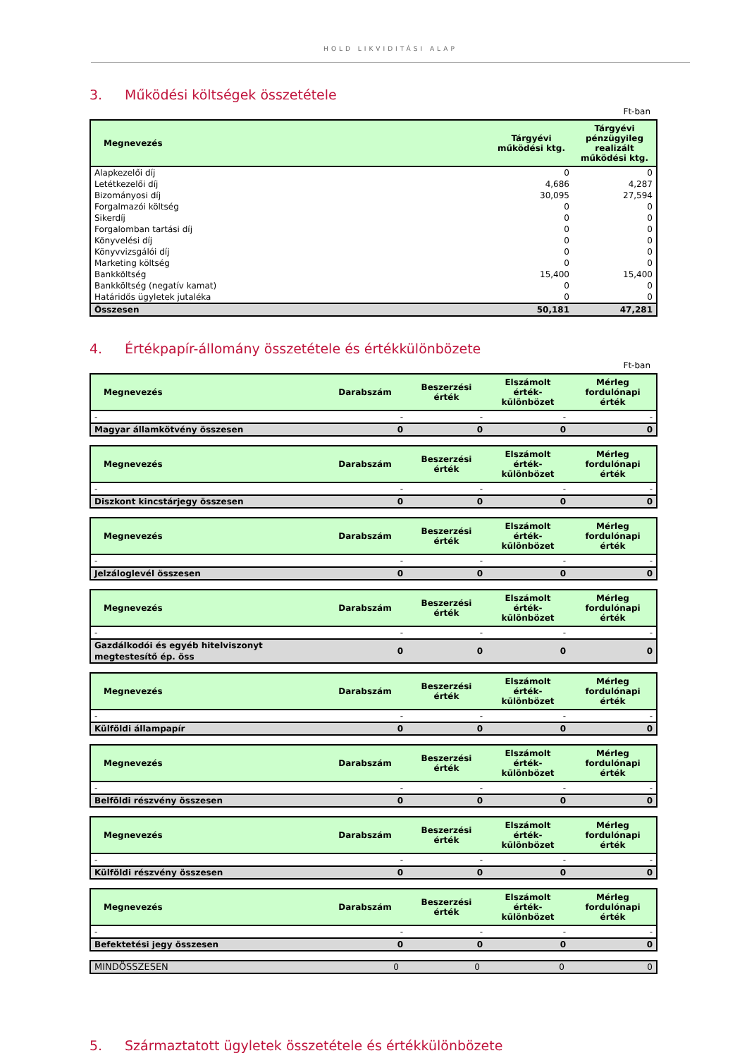HOLD LIKVIDITÁSI ALAP
3. Működési költségek összetétele
Ft-ban
| Megnevezés | Tárgyévi működési ktg. | Tárgyévi pénzügyileg realizált működési ktg. |
| --- | --- | --- |
| Alapkezelői díj | 0 | 0 |
| Letétkezelői díj | 4,686 | 4,287 |
| Bizományosi díj | 30,095 | 27,594 |
| Forgalmazói költség | 0 | 0 |
| Sikerdíj | 0 | 0 |
| Forgalomban tartási díj | 0 | 0 |
| Könyvelési díj | 0 | 0 |
| Könyvvizsgálói díj | 0 | 0 |
| Marketing költség | 0 | 0 |
| Bankköltség | 15,400 | 15,400 |
| Bankköltség (negatív kamat) | 0 | 0 |
| Határidős ügyletek jutaléka | 0 | 0 |
| Összesen | 50,181 | 47,281 |
4. Értékpapír-állomány összetétele és értékkülönbözete
Ft-ban
| Megnevezés | Darabszám | Beszerzési érték | Elszámolt érték-különbözet | Mérleg fordulónapi érték |
| --- | --- | --- | --- | --- |
| - | - | - | - | - |
| Magyar államkötvény összesen | 0 | 0 | 0 | 0 |
| Megnevezés | Darabszám | Beszerzési érték | Elszámolt érték-különbözet | Mérleg fordulónapi érték |
| --- | --- | --- | --- | --- |
| - | - | - | - | - |
| Diszkont kincstárjegy összesen | 0 | 0 | 0 | 0 |
| Megnevezés | Darabszám | Beszerzési érték | Elszámolt érték-különbözet | Mérleg fordulónapi érték |
| --- | --- | --- | --- | --- |
| - | - | - | - | - |
| Jelzáloglevél összesen | 0 | 0 | 0 | 0 |
| Megnevezés | Darabszám | Beszerzési érték | Elszámolt érték-különbözet | Mérleg fordulónapi érték |
| --- | --- | --- | --- | --- |
| - | - | - | - | - |
| Gazdálkodói és egyéb hitelviszonyt megtestesítő ép. öss | 0 | 0 | 0 | 0 |
| Megnevezés | Darabszám | Beszerzési érték | Elszámolt érték-különbözet | Mérleg fordulónapi érték |
| --- | --- | --- | --- | --- |
| - | - | - | - | - |
| Külföldi állampapír | 0 | 0 | 0 | 0 |
| Megnevezés | Darabszám | Beszerzési érték | Elszámolt érték-különbözet | Mérleg fordulónapi érték |
| --- | --- | --- | --- | --- |
| - | - | - | - | - |
| Belföldi részvény összesen | 0 | 0 | 0 | 0 |
| Megnevezés | Darabszám | Beszerzési érték | Elszámolt érték-különbözet | Mérleg fordulónapi érték |
| --- | --- | --- | --- | --- |
| - | - | - | - | - |
| Külföldi részvény összesen | 0 | 0 | 0 | 0 |
| Megnevezés | Darabszám | Beszerzési érték | Elszámolt érték-különbözet | Mérleg fordulónapi érték |
| --- | --- | --- | --- | --- |
| - | - | - | - | - |
| Befektetési jegy összesen | 0 | 0 | 0 | 0 |
| MINDÖSSZESEN | 0 | 0 | 0 | 0 |
5. Származtatott ügyletek összetétele és értékkülönbözete